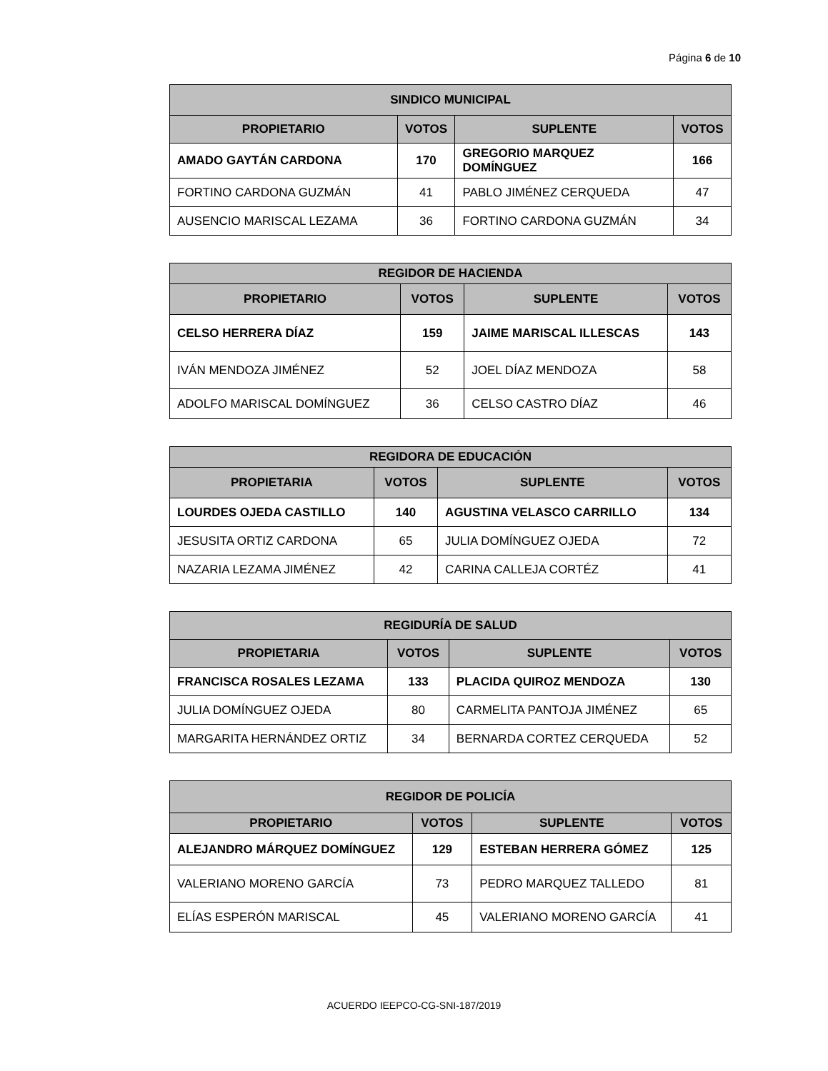Página 6 de 10
| SINDICO MUNICIPAL | | | |
| --- | --- | --- | --- |
| PROPIETARIO | VOTOS | SUPLENTE | VOTOS |
| AMADO GAYTÁN CARDONA | 170 | GREGORIO MARQUEZ DOMÍNGUEZ | 166 |
| FORTINO CARDONA GUZMÁN | 41 | PABLO JIMÉNEZ CERQUEDA | 47 |
| AUSENCIO MARISCAL LEZAMA | 36 | FORTINO CARDONA GUZMÁN | 34 |
| REGIDOR DE HACIENDA | | | |
| --- | --- | --- | --- |
| PROPIETARIO | VOTOS | SUPLENTE | VOTOS |
| CELSO HERRERA DÍAZ | 159 | JAIME MARISCAL ILLESCAS | 143 |
| IVÁN MENDOZA JIMÉNEZ | 52 | JOEL DÍAZ MENDOZA | 58 |
| ADOLFO MARISCAL DOMÍNGUEZ | 36 | CELSO CASTRO DÍAZ | 46 |
| REGIDORA DE EDUCACIÓN | | | |
| --- | --- | --- | --- |
| PROPIETARIA | VOTOS | SUPLENTE | VOTOS |
| LOURDES OJEDA CASTILLO | 140 | AGUSTINA VELASCO CARRILLO | 134 |
| JESUSITA ORTIZ CARDONA | 65 | JULIA DOMÍNGUEZ OJEDA | 72 |
| NAZARIA LEZAMA JIMÉNEZ | 42 | CARINA CALLEJA CORTÉZ | 41 |
| REGIDURÍA DE SALUD | | | |
| --- | --- | --- | --- |
| PROPIETARIA | VOTOS | SUPLENTE | VOTOS |
| FRANCISCA ROSALES LEZAMA | 133 | PLACIDA QUIROZ MENDOZA | 130 |
| JULIA DOMÍNGUEZ OJEDA | 80 | CARMELITA PANTOJA JIMÉNEZ | 65 |
| MARGARITA HERNÁNDEZ ORTIZ | 34 | BERNARDA CORTEZ CERQUEDA | 52 |
| REGIDOR DE POLICÍA | | | |
| --- | --- | --- | --- |
| PROPIETARIO | VOTOS | SUPLENTE | VOTOS |
| ALEJANDRO MÁRQUEZ DOMÍNGUEZ | 129 | ESTEBAN HERRERA GÓMEZ | 125 |
| VALERIANO MORENO GARCÍA | 73 | PEDRO MARQUEZ TALLEDO | 81 |
| ELÍAS ESPERÓN MARISCAL | 45 | VALERIANO MORENO GARCÍA | 41 |
ACUERDO IEEPCO-CG-SNI-187/2019